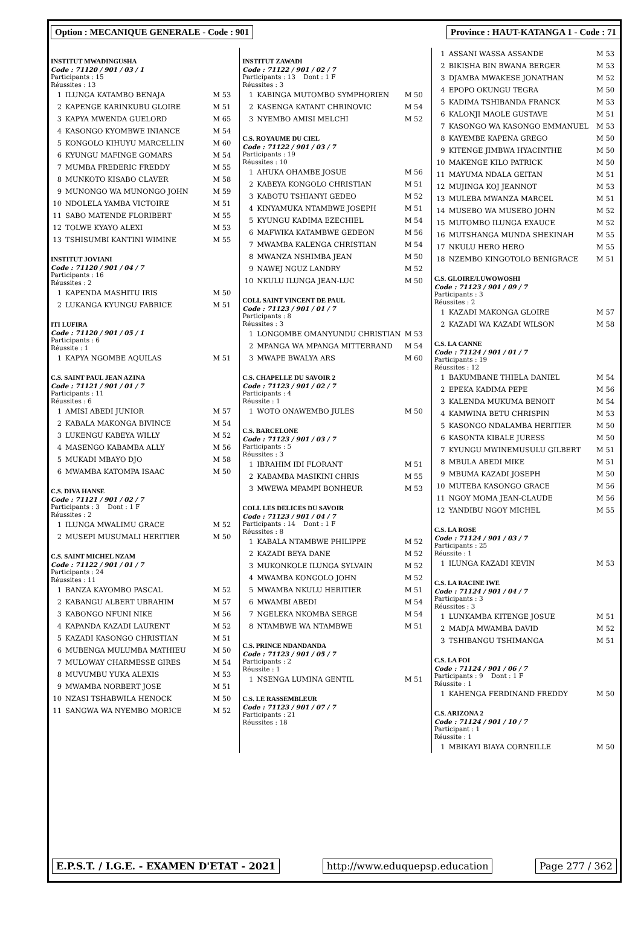Option : MECANIQUE GENERALE - Code : 901
Province : HAUT-KATANGA 1 - Code : 71
INSTITUT MWADINGUSHA
Code : 71120 / 901 / 03 / 1
Participants : 15
Réussites : 13
| 1 | ILUNGA KATAMBO BENAJA | M 53 |
| 2 | KAPENGE KARINKUBU GLOIRE | M 51 |
| 3 | KAPYA MWENDA GUELORD | M 65 |
| 4 | KASONGO KYOMBWE INIANCE | M 54 |
| 5 | KONGOLO KIHUYU MARCELLIN | M 60 |
| 6 | KYUNGU MAFINGE GOMARS | M 54 |
| 7 | MUMBA FREDERIC FREDDY | M 55 |
| 8 | MUNKOTO KISABO CLAVER | M 58 |
| 9 | MUNONGO WA MUNONGO JOHN | M 59 |
| 10 | NDOLELA YAMBA VICTOIRE | M 51 |
| 11 | SABO MATENDE FLORIBERT | M 55 |
| 12 | TOLWE KYAYO ALEXI | M 53 |
| 13 | TSHISUMBI KANTINI WIMINE | M 55 |
INSTITUT JOVIANI
Code : 71120 / 901 / 04 / 7
Participants : 16
Réussites : 2
| 1 | KAPENDA MASHITU IRIS | M 50 |
| 2 | LUKANGA KYUNGU FABRICE | M 51 |
ITI LUFIRA
Code : 71120 / 901 / 05 / 1
Participants : 6
Réussite : 1
| 1 | KAPYA NGOMBE AQUILAS | M 51 |
C.S. SAINT PAUL JEAN AZINA
Code : 71121 / 901 / 01 / 7
Participants : 11
Réussites : 6
| 1 | AMISI ABEDI JUNIOR | M 57 |
| 2 | KABALA MAKONGA BIVINCE | M 54 |
| 3 | LUKENGU KABEYA WILLY | M 52 |
| 4 | MASENGO KABAMBA ALLY | M 56 |
| 5 | MUKADI MBAYO DJO | M 58 |
| 6 | MWAMBA KATOMPA ISAAC | M 50 |
C.S. DIVA HANSE
Code : 71121 / 901 / 02 / 7
Participants : 3 Dont : 1 F
Réussites : 2
| 1 | ILUNGA MWALIMU GRACE | M 52 |
| 2 | MUSEPI MUSUMALI HERITIER | M 50 |
C.S. SAINT MICHEL NZAM
Code : 71122 / 901 / 01 / 7
Participants : 24
Réussites : 11
| 1 | BANZA KAYOMBO PASCAL | M 52 |
| 2 | KABANGU ALBERT UBRAHIM | M 57 |
| 3 | KABONGO NFUNI NIKE | M 56 |
| 4 | KAPANDA KAZADI LAURENT | M 52 |
| 5 | KAZADI KASONGO CHRISTIAN | M 51 |
| 6 | MUBENGA MULUMBA MATHIEU | M 50 |
| 7 | MULOWAY CHARMESSE GIRES | M 54 |
| 8 | MUVUMBU YUKA ALEXIS | M 53 |
| 9 | MWAMBA NORBERT JOSE | M 51 |
| 10 | NZASI TSHABWILA HENOCK | M 50 |
| 11 | SANGWA WA NYEMBO MORICE | M 52 |
INSTITUT ZAWADI
Code : 71122 / 901 / 02 / 7
Participants : 13 Dont : 1 F
Réussites : 3
| 1 | KABINGA MUTOMBO SYMPHORIEN | M 50 |
| 2 | KASENGA KATANT CHRINOVIC | M 54 |
| 3 | NYEMBO AMISI MELCHI | M 52 |
C.S. ROYAUME DU CIEL
Code : 71122 / 901 / 03 / 7
Participants : 19
Réussites : 10
| 1 | AHUKA OHAMBE JOSUE | M 56 |
| 2 | KABEYA KONGOLO CHRISTIAN | M 51 |
| 3 | KABOTU TSHIANYI GEDEO | M 52 |
| 4 | KINYAMUKA NTAMBWE JOSEPH | M 51 |
| 5 | KYUNGU KADIMA EZECHIEL | M 54 |
| 6 | MAFWIKA KATAMBWE GEDEON | M 56 |
| 7 | MWAMBA KALENGA CHRISTIAN | M 54 |
| 8 | MWANZA NSHIMBA JEAN | M 50 |
| 9 | NAWEJ NGUZ LANDRY | M 52 |
| 10 | NKULU ILUNGA JEAN-LUC | M 50 |
COLL SAINT VINCENT DE PAUL
Code : 71123 / 901 / 01 / 7
Participants : 8
Réussites : 3
| 1 | LONGOMBE OMANYUNDU CHRISTIAN | M 53 |
| 2 | MPANGA WA MPANGA MITTERRAND | M 54 |
| 3 | MWAPE BWALYA ARS | M 60 |
C.S. CHAPELLE DU SAVOIR 2
Code : 71123 / 901 / 02 / 7
Participants : 4
Réussite : 1
| 1 | WOTO ONAWEMBO JULES | M 50 |
C.S. BARCELONE
Code : 71123 / 901 / 03 / 7
Participants : 5
Réussites : 3
| 1 | IBRAHIM IDI FLORANT | M 51 |
| 2 | KABAMBA MASIKINI CHRIS | M 55 |
| 3 | MWEWA MPAMPI BONHEUR | M 53 |
COLL LES DELICES DU SAVOIR
Code : 71123 / 901 / 04 / 7
Participants : 14 Dont : 1 F
Réussites : 8
| 1 | KABALA NTAMBWE PHILIPPE | M 52 |
| 2 | KAZADI BEYA DANE | M 52 |
| 3 | MUKONKOLE ILUNGA SYLVAIN | M 52 |
| 4 | MWAMBA KONGOLO JOHN | M 52 |
| 5 | MWAMBA NKULU HERITIER | M 51 |
| 6 | MWAMBI ABEDI | M 54 |
| 7 | NGELEKA NKOMBA SERGE | M 54 |
| 8 | NTAMBWE WA NTAMBWE | M 51 |
C.S. PRINCE NDANDANDA
Code : 71123 / 901 / 05 / 7
Participants : 2
Réussite : 1
| 1 | NSENGA LUMINA GENTIL | M 51 |
C.S. LE RASSEMBLEUR
Code : 71123 / 901 / 07 / 7
Participants : 21
Réussites : 18
| 1 | ASSANI WASSA ASSANDE | M 53 |
| 2 | BIKISHA BIN BWANA BERGER | M 53 |
| 3 | DJAMBA MWAKESE JONATHAN | M 52 |
| 4 | EPOPO OKUNGU TEGRA | M 50 |
| 5 | KADIMA TSHIBANDA FRANCK | M 53 |
| 6 | KALONJI MAOLE GUSTAVE | M 51 |
| 7 | KASONGO WA KASONGO EMMANUEL | M 53 |
| 8 | KAYEMBE KAPENA GREGO | M 50 |
| 9 | KITENGE JIMBWA HYACINTHE | M 50 |
| 10 | MAKENGE KILO PATRICK | M 50 |
| 11 | MAYUMA NDALA GEITAN | M 51 |
| 12 | MUJINGA KOJ JEANNOT | M 53 |
| 13 | MULEBA MWANZA MARCEL | M 51 |
| 14 | MUSEBO WA MUSEBO JOHN | M 52 |
| 15 | MUTOMBO ILUNGA EXAUCE | M 52 |
| 16 | MUTSHANGA MUNDA SHEKINAH | M 55 |
| 17 | NKULU HERO HERO | M 55 |
| 18 | NZEMBO KINGOTOLO BENIGRACE | M 51 |
C.S. GLOIRE/LUWOWOSHI
Code : 71123 / 901 / 09 / 7
Participants : 3
Réussites : 2
| 1 | KAZADI MAKONGA GLOIRE | M 57 |
| 2 | KAZADI WA KAZADI WILSON | M 58 |
C.S. LA CANNE
Code : 71124 / 901 / 01 / 7
Participants : 19
Réussites : 12
| 1 | BAKUMBANE THIELA DANIEL | M 54 |
| 2 | EPEKA KADIMA PEPE | M 56 |
| 3 | KALENDA MUKUMA BENOIT | M 54 |
| 4 | KAMWINA BETU CHRISPIN | M 53 |
| 5 | KASONGO NDALAMBA HERITIER | M 50 |
| 6 | KASONTA KIBALE JURESS | M 50 |
| 7 | KYUNGU MWINEMUSULU GILBERT | M 51 |
| 8 | MBULA ABEDI MIKE | M 51 |
| 9 | MBUMA KAZADI JOSEPH | M 50 |
| 10 | MUTEBA KASONGO GRACE | M 56 |
| 11 | NGOY MOMA JEAN-CLAUDE | M 56 |
| 12 | YANDIBU NGOY MICHEL | M 55 |
C.S. LA ROSE
Code : 71124 / 901 / 03 / 7
Participants : 25
Réussite : 1
| 1 | ILUNGA KAZADI KEVIN | M 53 |
C.S. LA RACINE IWE
Code : 71124 / 901 / 04 / 7
Participants : 3
Réussites : 3
| 1 | LUNKAMBA KITENGE JOSUE | M 51 |
| 2 | MADJA MWAMBA DAVID | M 52 |
| 3 | TSHIBANGU TSHIMANGA | M 51 |
C.S. LA FOI
Code : 71124 / 901 / 06 / 7
Participants : 9 Dont : 1 F
Réussite : 1
| 1 | KAHENGA FERDINAND FREDDY | M 50 |
C.S. ARIZONA 2
Code : 71124 / 901 / 10 / 7
Participant : 1
Réussite : 1
| 1 | MBIKAYI BIAYA CORNEILLE | M 50 |
E.P.S.T. / I.G.E. - EXAMEN D'ETAT - 2021
http://www.eduquepsp.education Page 277 / 362